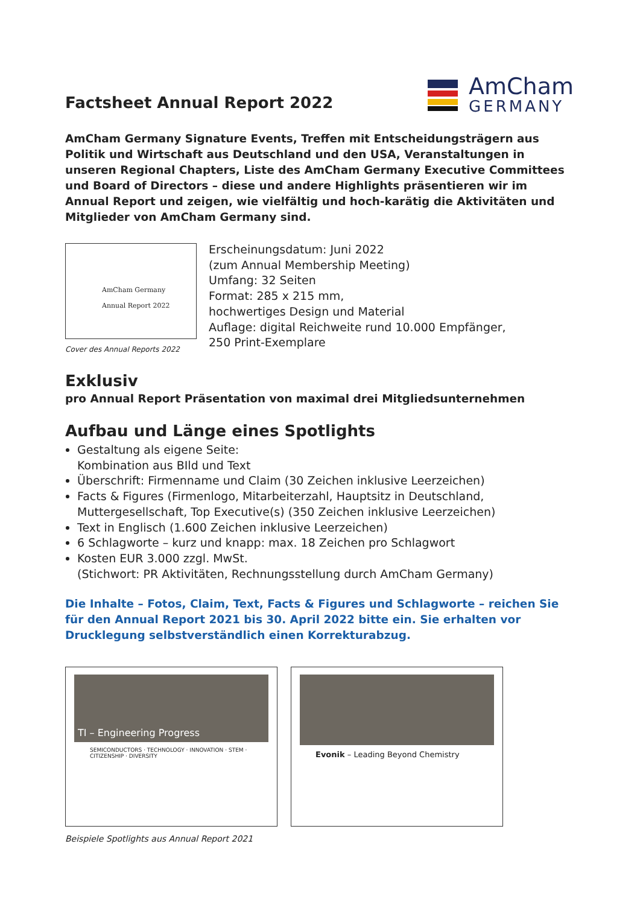Factsheet Annual Report 2022
AmCham
GERMANY
AmCham Germany Signature Events, Treffen mit Entscheidungsträgern aus Politik und Wirtschaft aus Deutschland und den USA, Veranstaltungen in unseren Regional Chapters, Liste des AmCham Germany Executive Committees und Board of Directors – diese und andere Highlights präsentieren wir im Annual Report und zeigen, wie vielfältig und hoch-karätig die Aktivitäten und Mitglieder von AmCham Germany sind.
AmCham Germany
Annual Report 2022
Cover des Annual Reports 2022
Erscheinungsdatum: Juni 2022
(zum Annual Membership Meeting)
Umfang: 32 Seiten
Format: 285 x 215 mm,
hochwertiges Design und Material
Auflage: digital Reichweite rund 10.000 Empfänger,
250 Print-Exemplare
Exklusiv
pro Annual Report Präsentation von maximal drei Mitgliedsunternehmen
Aufbau und Länge eines Spotlights
Gestaltung als eigene Seite:
Kombination aus BIld und Text
Überschrift: Firmenname und Claim (30 Zeichen inklusive Leerzeichen)
Facts & Figures (Firmenlogo, Mitarbeiterzahl, Hauptsitz in Deutschland, Muttergesellschaft, Top Executive(s) (350 Zeichen inklusive Leerzeichen)
Text in Englisch (1.600 Zeichen inklusive Leerzeichen)
6 Schlagworte – kurz und knapp: max. 18 Zeichen pro Schlagwort
Kosten EUR 3.000 zzgl. MwSt.
(Stichwort: PR Aktivitäten, Rechnungsstellung durch AmCham Germany)
Die Inhalte – Fotos, Claim, Text, Facts & Figures und Schlagworte – reichen Sie für den Annual Report 2021 bis 30. April 2022 bitte ein. Sie erhalten vor Drucklegung selbstverständlich einen Korrekturabzug.
TI – Engineering Progress
SEMICONDUCTORS · TECHNOLOGY · INNOVATION · STEM · CITIZENSHIP · DIVERSITY
Evonik – Leading Beyond Chemistry
Beispiele Spotlights aus Annual Report 2021